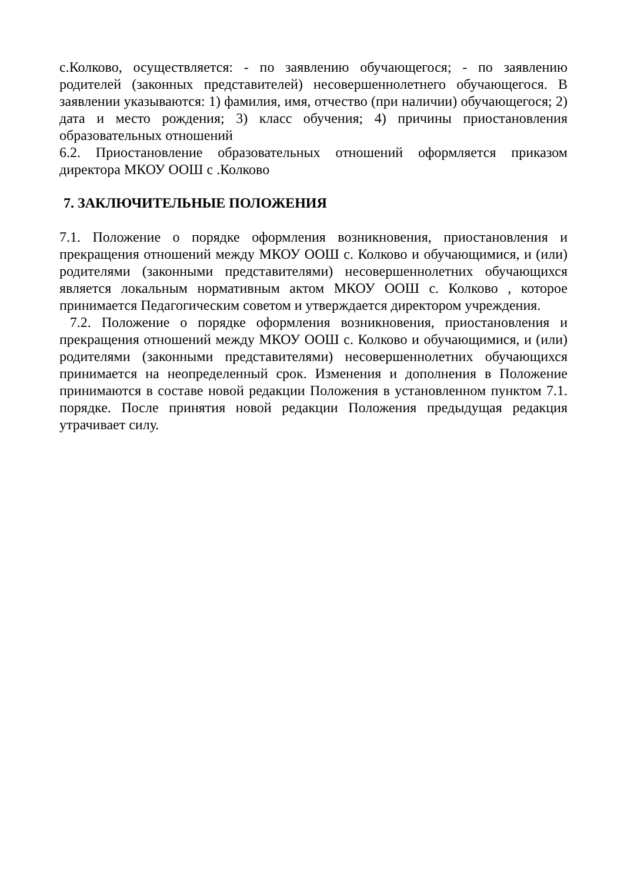с.Колково, осуществляется: - по заявлению обучающегося; - по заявлению родителей (законных представителей) несовершеннолетнего обучающегося. В заявлении указываются: 1) фамилия, имя, отчество (при наличии) обучающегося; 2) дата и место рождения; 3) класс обучения; 4) причины приостановления образовательных отношений
6.2. Приостановление образовательных отношений оформляется приказом директора МКОУ ООШ с .Колково
7. ЗАКЛЮЧИТЕЛЬНЫЕ ПОЛОЖЕНИЯ
7.1. Положение о порядке оформления возникновения, приостановления и прекращения отношений между МКОУ ООШ с. Колково и обучающимися, и (или) родителями (законными представителями) несовершеннолетних обучающихся является локальным нормативным актом МКОУ ООШ с. Колково , которое принимается Педагогическим советом и утверждается директором учреждения.
7.2. Положение о порядке оформления возникновения, приостановления и прекращения отношений между МКОУ ООШ с. Колково и обучающимися, и (или) родителями (законными представителями) несовершеннолетних обучающихся принимается на неопределенный срок. Изменения и дополнения в Положение принимаются в составе новой редакции Положения в установленном пунктом 7.1. порядке. После принятия новой редакции Положения предыдущая редакция утрачивает силу.